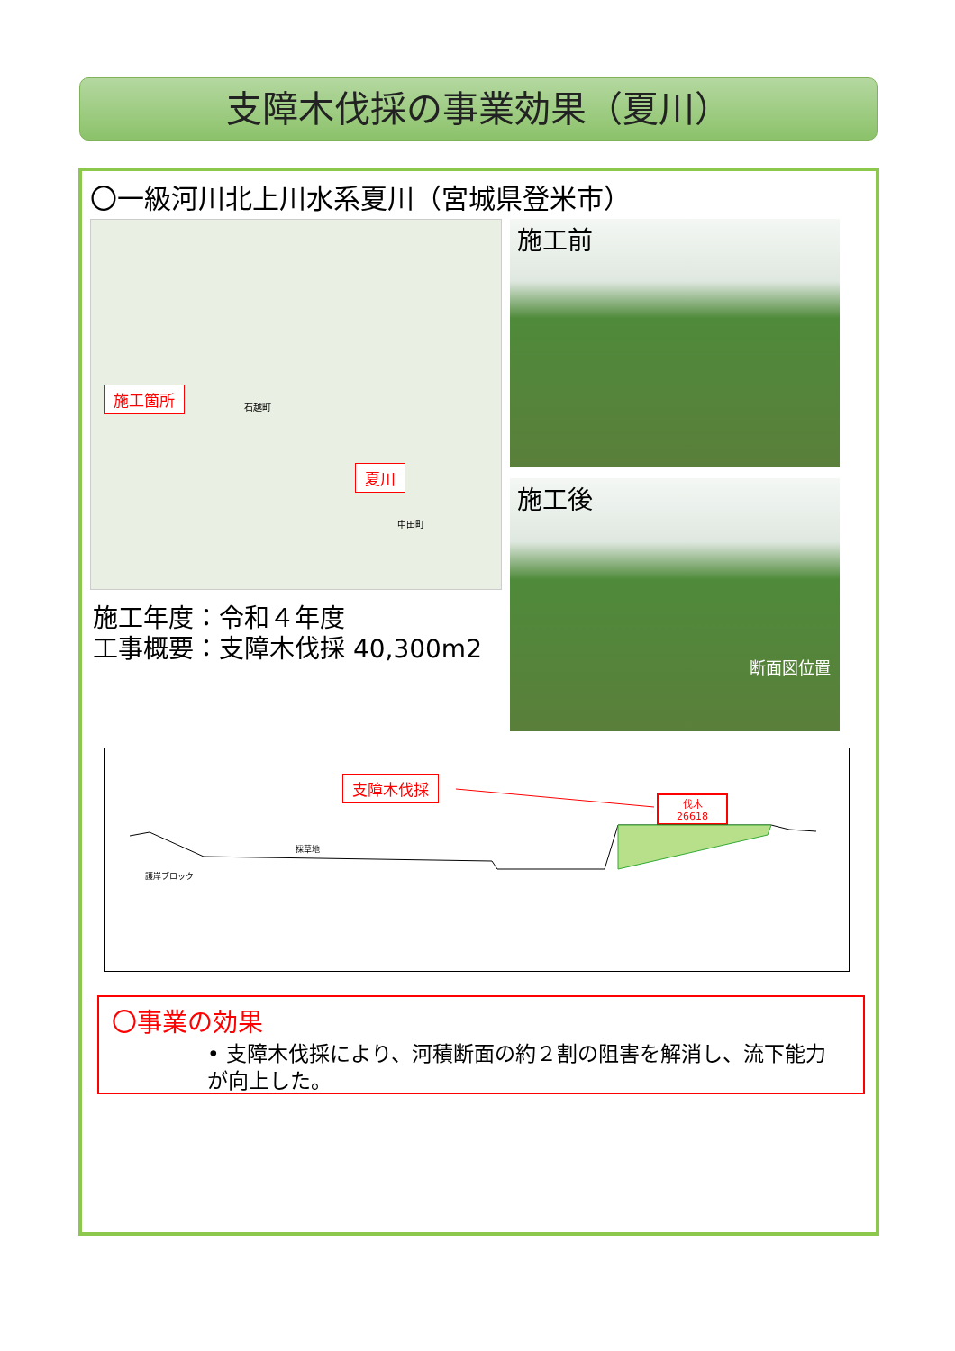支障木伐採の事業効果（夏川）
〇一級河川北上川水系夏川（宮城県登米市）
施工箇所
夏川
石越町
中田町
施工前
施工後
断面図位置
施工年度：令和４年度
工事概要：支障木伐採 40,300m2
支障木伐採
伐木
26618
採草地
護岸ブロック
〇事業の効果
• 支障木伐採により、河積断面の約２割の阻害を解消し、流下能力が向上した。